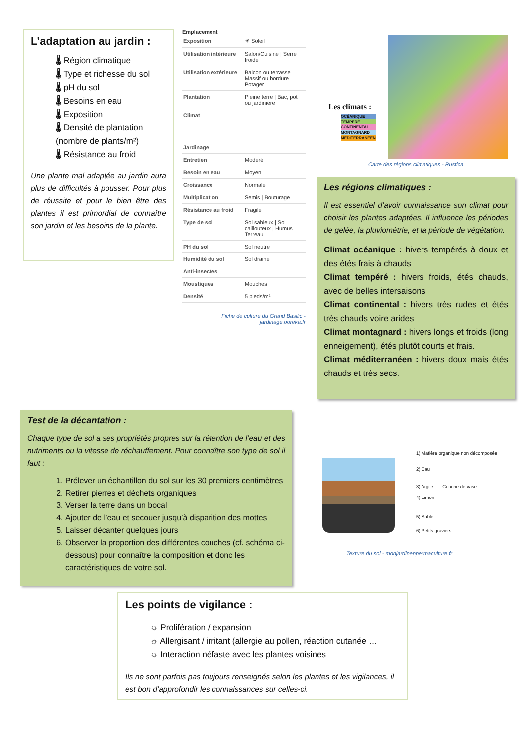L’adaptation au jardin :
🌡 Région climatique
🌡 Type et richesse du sol
🌡 pH du sol
🌡 Besoins en eau
🌡 Exposition
🌡 Densité de plantation (nombre de plants/m²)
🌡 Résistance au froid
Une plante mal adaptée au jardin aura plus de difficultés à pousser. Pour plus de réussite et pour le bien être des plantes il est primordial de connaître son jardin et les besoins de la plante.
Emplacement
| Exposition | ☀ Soleil |
| Utilisation intérieure | Salon/Cuisine / Serre froide |
| Utilisation extérieure | Balcon ou terrasse Massif ou bordure Potager |
| Plantation | Pleine terre / Bac, pot ou jardinière |
| Climat | |
| Jardinage | |
| Entretien | Modéré |
| Besoin en eau | Moyen |
| Croissance | Normale |
| Multiplication | Semis / Bouturage |
| Résistance au froid | Fragile |
| Type de sol | Sol sableux / Sol caillouteux / Humus Terreau |
| PH du sol | Sol neutre |
| Humidité du sol | Sol drainé |
| Anti-insectes | |
| Moustiques | Mouches |
| Densité | 5 pieds/m² |
Fiche de culture du Grand Basilic - jardinage.ooreka.fr
Les climats :
OCÉANIQUE
TEMPÉRÉ
CONTINENTAL
MONTAGNARD
MÉDITERRANÉEN
Carte des régions climatiques - Rustica
Les régions climatiques :
Il est essentiel d’avoir connaissance son climat pour choisir les plantes adaptées. Il influence les périodes de gelée, la pluviométrie, et la période de végétation.
Climat océanique : hivers tempérés à doux et des étés frais à chauds
Climat tempéré : hivers froids, étés chauds, avec de belles intersaisons
Climat continental : hivers très rudes et étés très chauds voire arides
Climat montagnard : hivers longs et froids (long enneigement), étés plutôt courts et frais.
Climat méditerranéen : hivers doux mais étés chauds et très secs.
Test de la décantation :
Chaque type de sol a ses propriétés propres sur la rétention de l’eau et des nutriments ou la vitesse de réchauffement. Pour connaître son type de sol il faut :
1. Prélever un échantillon du sol sur les 30 premiers centimètres
2. Retirer pierres et déchets organiques
3. Verser la terre dans un bocal
4. Ajouter de l’eau et secouer jusqu’à disparition des mottes
5. Laisser décanter quelques jours
6. Observer la proportion des différentes couches (cf. schéma ci-dessous) pour connaître la composition et donc les caractéristiques de votre sol.
1) Matière organique non décomposée
2) Eau
3) Argile Couche de vase
4) Limon
5) Sable
6) Petits graviers
Texture du sol - monjardinenpermaculture.fr
Les points de vigilance :
☼ Prolifération / expansion
☼ Allergisant / irritant (allergie au pollen, réaction cutanée …
☼ Interaction néfaste avec les plantes voisines
Ils ne sont parfois pas toujours renseignés selon les plantes et les vigilances, il est bon d’approfondir les connaissances sur celles-ci.